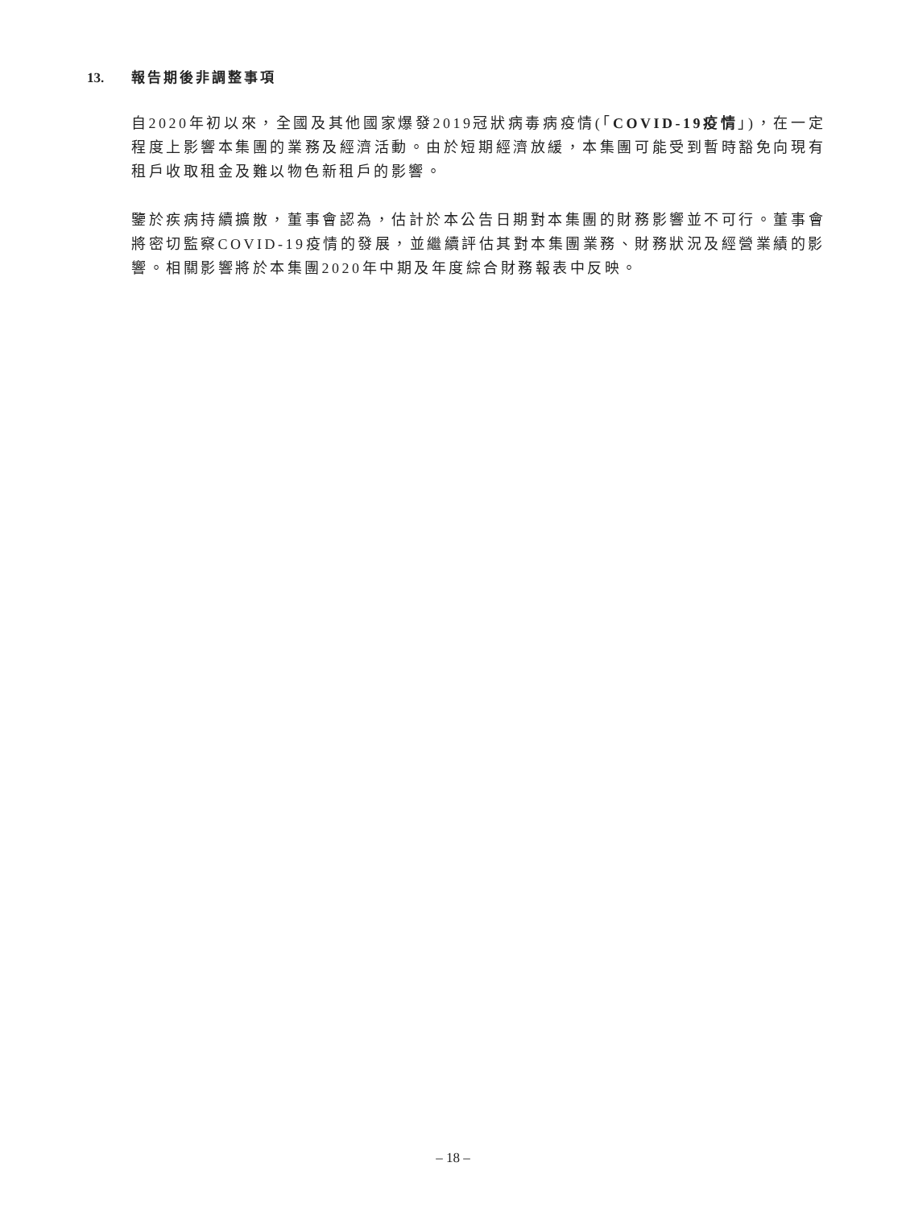13. 報告期後非調整事項
自2020年初以來，全國及其他國家爆發2019冠狀病毒病疫情(「COVID-19疫情」)，在一定程度上影響本集團的業務及經濟活動。由於短期經濟放緩，本集團可能受到暫時豁免向現有租戶收取租金及難以物色新租戶的影響。
鑒於疾病持續擴散，董事會認為，估計於本公告日期對本集團的財務影響並不可行。董事會將密切監察COVID-19疫情的發展，並繼續評估其對本集團業務、財務狀況及經營業績的影響。相關影響將於本集團2020年中期及年度綜合財務報表中反映。
– 18 –